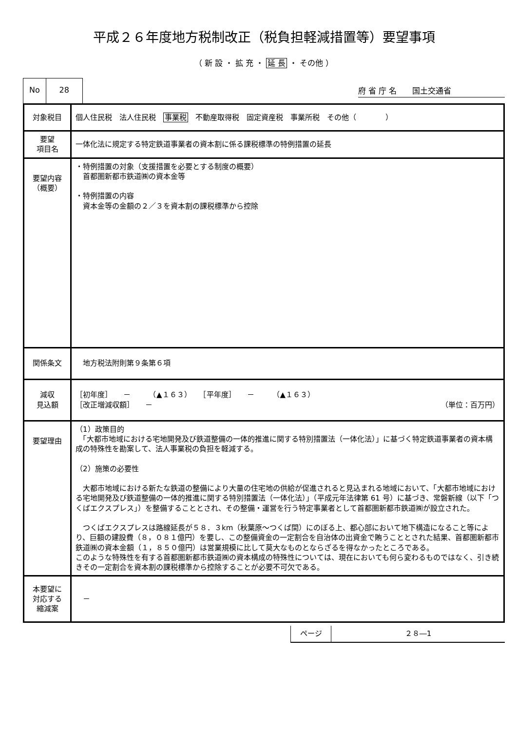平成２６年度地方税制改正（税負担軽減措置等）要望事項
（ 新 設 ・ 拡 充 ・ 延 長 ・ その他 ）
No 28
府 省 庁 名　　国土交通省
| 対象税目 | 個人住民税 法人住民税 事業税 不動産取得税 固定資産税 事業所税 その他（ ） |
| 要望 項目名 | 一体化法に規定する特定鉄道事業者の資本割に係る課税標準の特例措置の延長 |
| 要望内容 （概要） | ・特例措置の対象（支援措置を必要とする制度の概要） 首都圏新都市鉄道㈱の資本金等 ・特例措置の内容 資本金等の金額の２／３を資本割の課税標準から控除 |
| 関係条文 | 地方税法附則第９条第６項 |
| 減収 見込額 | ［初年度］ － （▲１６３） ［平年度］ － （▲１６３） ［改正増減収額］ － （単位：百万円） |
| 要望理由 | （1）政策目的 「大都市地域における宅地開発及び鉄道整備の一体的推進に関する特別措置法（一体化法）」に基づく特定鉄道事業者の資本構成の特殊性を勘案して、法人事業税の負担を軽減する。 （2）施策の必要性 大都市地域における新たな鉄道の整備により大量の住宅地の供給が促進されると見込まれる地域において、「大都市地域における宅地開発及び鉄道整備の一体的推進に関する特別措置法（一体化法）」（平成元年法律第 61 号）に基づき、常磐新線（以下「つくばエクスプレス」）を整備することとされ、その整備・運営を行う特定事業者として首都圏新都市鉄道㈱が設立された。 つくばエクスプレスは路線延長が５８．３km（秋葉原～つくば間）にのぼる上、都心部において地下構造になること等により、巨額の建設費（８，０８１億円）を要し、この整備資金の一定割合を自治体の出資金で賄うこととされた結果、首都圏新都市鉄道㈱の資本金額（１，８５０億円）は営業規模に比して莫大なものとならざるを得なかったところである。 このような特殊性を有する首都圏新都市鉄道㈱の資本構成の特殊性については、現在においても何ら変わるものではなく、引き続きその一定割合を資本割の課税標準から控除することが必要不可欠である。 |
| 本要望に 対応する 縮減案 | － |
| ページ | ２８―1 |